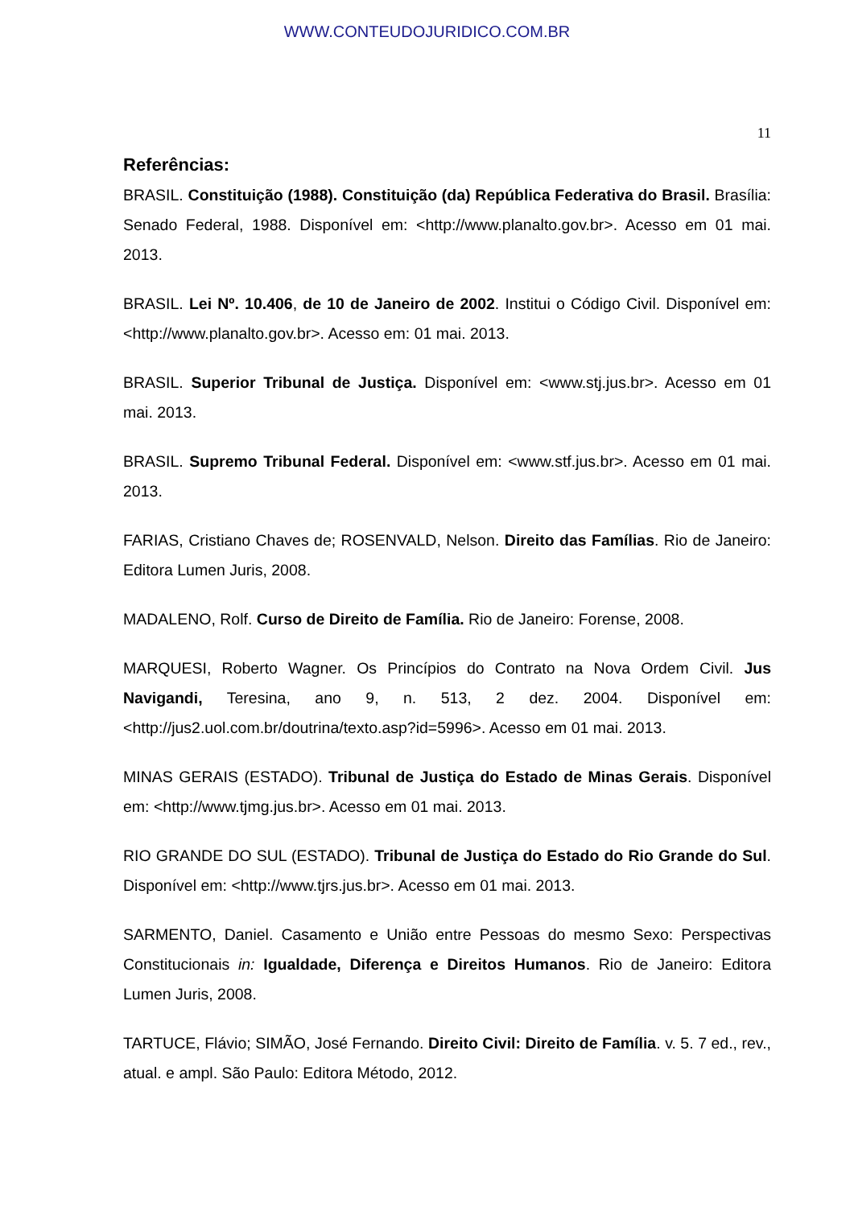WWW.CONTEUDOJURIDICO.COM.BR
11
Referências:
BRASIL. Constituição (1988). Constituição (da) República Federativa do Brasil. Brasília: Senado Federal, 1988. Disponível em: <http://www.planalto.gov.br>. Acesso em 01 mai. 2013.
BRASIL. Lei Nº. 10.406, de 10 de Janeiro de 2002. Institui o Código Civil. Disponível em: <http://www.planalto.gov.br>. Acesso em: 01 mai. 2013.
BRASIL. Superior Tribunal de Justiça. Disponível em: <www.stj.jus.br>. Acesso em 01 mai. 2013.
BRASIL. Supremo Tribunal Federal. Disponível em: <www.stf.jus.br>. Acesso em 01 mai. 2013.
FARIAS, Cristiano Chaves de; ROSENVALD, Nelson. Direito das Famílias. Rio de Janeiro: Editora Lumen Juris, 2008.
MADALENO, Rolf. Curso de Direito de Família. Rio de Janeiro: Forense, 2008.
MARQUESI, Roberto Wagner. Os Princípios do Contrato na Nova Ordem Civil. Jus Navigandi, Teresina, ano 9, n. 513, 2 dez. 2004. Disponível em: <http://jus2.uol.com.br/doutrina/texto.asp?id=5996>. Acesso em 01 mai. 2013.
MINAS GERAIS (ESTADO). Tribunal de Justiça do Estado de Minas Gerais. Disponível em: <http://www.tjmg.jus.br>. Acesso em 01 mai. 2013.
RIO GRANDE DO SUL (ESTADO). Tribunal de Justiça do Estado do Rio Grande do Sul. Disponível em: <http://www.tjrs.jus.br>. Acesso em 01 mai. 2013.
SARMENTO, Daniel. Casamento e União entre Pessoas do mesmo Sexo: Perspectivas Constitucionais in: Igualdade, Diferença e Direitos Humanos. Rio de Janeiro: Editora Lumen Juris, 2008.
TARTUCE, Flávio; SIMÃO, José Fernando. Direito Civil: Direito de Família. v. 5. 7 ed., rev., atual. e ampl. São Paulo: Editora Método, 2012.